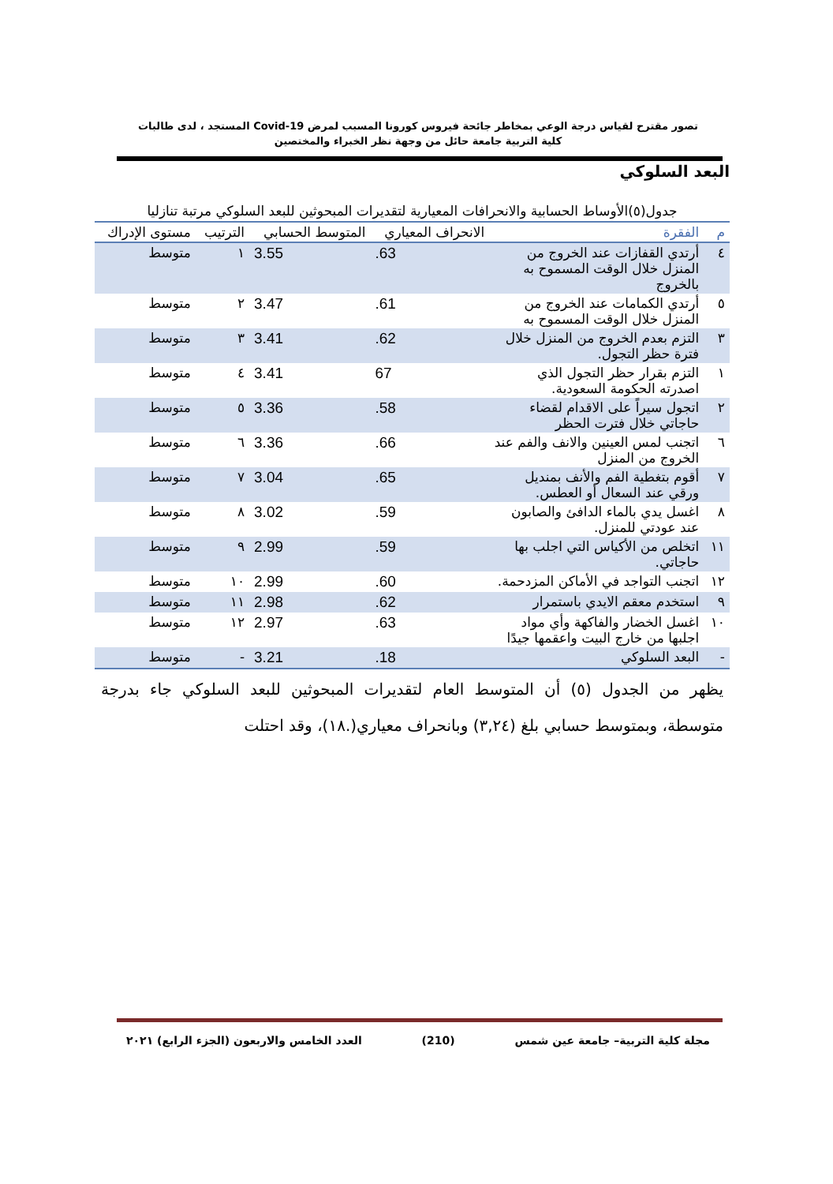تصور مقترح لقياس درجة الوعي بمخاطر جائحة فيروس كورونا المسبب لمرض Covid-19 المستجد ، لدى طالبات
كلية التربية جامعة حائل من وجهة نظر الخبراء والمختصين
البعد السلوكي
جدول(٥)الأوساط الحسابية والانحرافات المعيارية لتقديرات المبحوثين للبعد السلوكي مرتبة تنازليا
| م | الفقرة | الانحراف المعياري | المتوسط الحسابي | الترتيب | مستوى الإدراك |
| --- | --- | --- | --- | --- | --- |
| ٤ | أرتدي القفازات عند الخروج من المنزل خلال الوقت المسموح به بالخروج | .63 | 3.55 | ١ | متوسط |
| ٥ | أرتدي الكمامات عند الخروج من المنزل خلال الوقت المسموح به | .61 | 3.47 | ٢ | متوسط |
| ٣ | التزم بعدم الخروج من المنزل خلال فترة حظر التجول. | .62 | 3.41 | ٣ | متوسط |
| ١ | التزم بقرار حظر التجول الذي اصدرته الحكومة السعودية. | 67 | 3.41 | ٤ | متوسط |
| ٢ | اتجول سيراً على الاقدام لقضاء حاجاتي خلال فترت الحظر | .58 | 3.36 | ٥ | متوسط |
| ٦ | اتجنب لمس العينين والانف والفم عند الخروج من المنزل | .66 | 3.36 | ٦ | متوسط |
| ٧ | أقوم بتغطية الفم والأنف بمنديل ورقي عند السعال أو العطس. | .65 | 3.04 | ٧ | متوسط |
| ٨ | اغسل يدي بالماء الدافئ والصابون عند عودتي للمنزل. | .59 | 3.02 | ٨ | متوسط |
| ١١ | اتخلص من الأكياس التي اجلب بها حاجاتي. | .59 | 2.99 | ٩ | متوسط |
| ١٢ | اتجنب التواجد في الأماكن المزدحمة. | .60 | 2.99 | ١٠ | متوسط |
| ٩ | استخدم معقم الايدي باستمرار | .62 | 2.98 | ١١ | متوسط |
| ١٠ | اغسل الخضار والفاكهة وأي مواد اجلبها من خارج البيت واعقمها جيدًا | .63 | 2.97 | ١٢ | متوسط |
| - | البعد السلوكي | .18 | 3.21 | - | متوسط |
يظهر من الجدول (٥) أن المتوسط العام لتقديرات المبحوثين للبعد السلوكي جاء بدرجة متوسطة، وبمتوسط حسابي بلغ (٣,٢٤) وبانحراف معياري(.١٨)، وقد احتلت
مجلة كلية التربية– جامعة عين شمس (210) العدد الخامس والاربعون (الجزء الرابع) ٢٠٢١